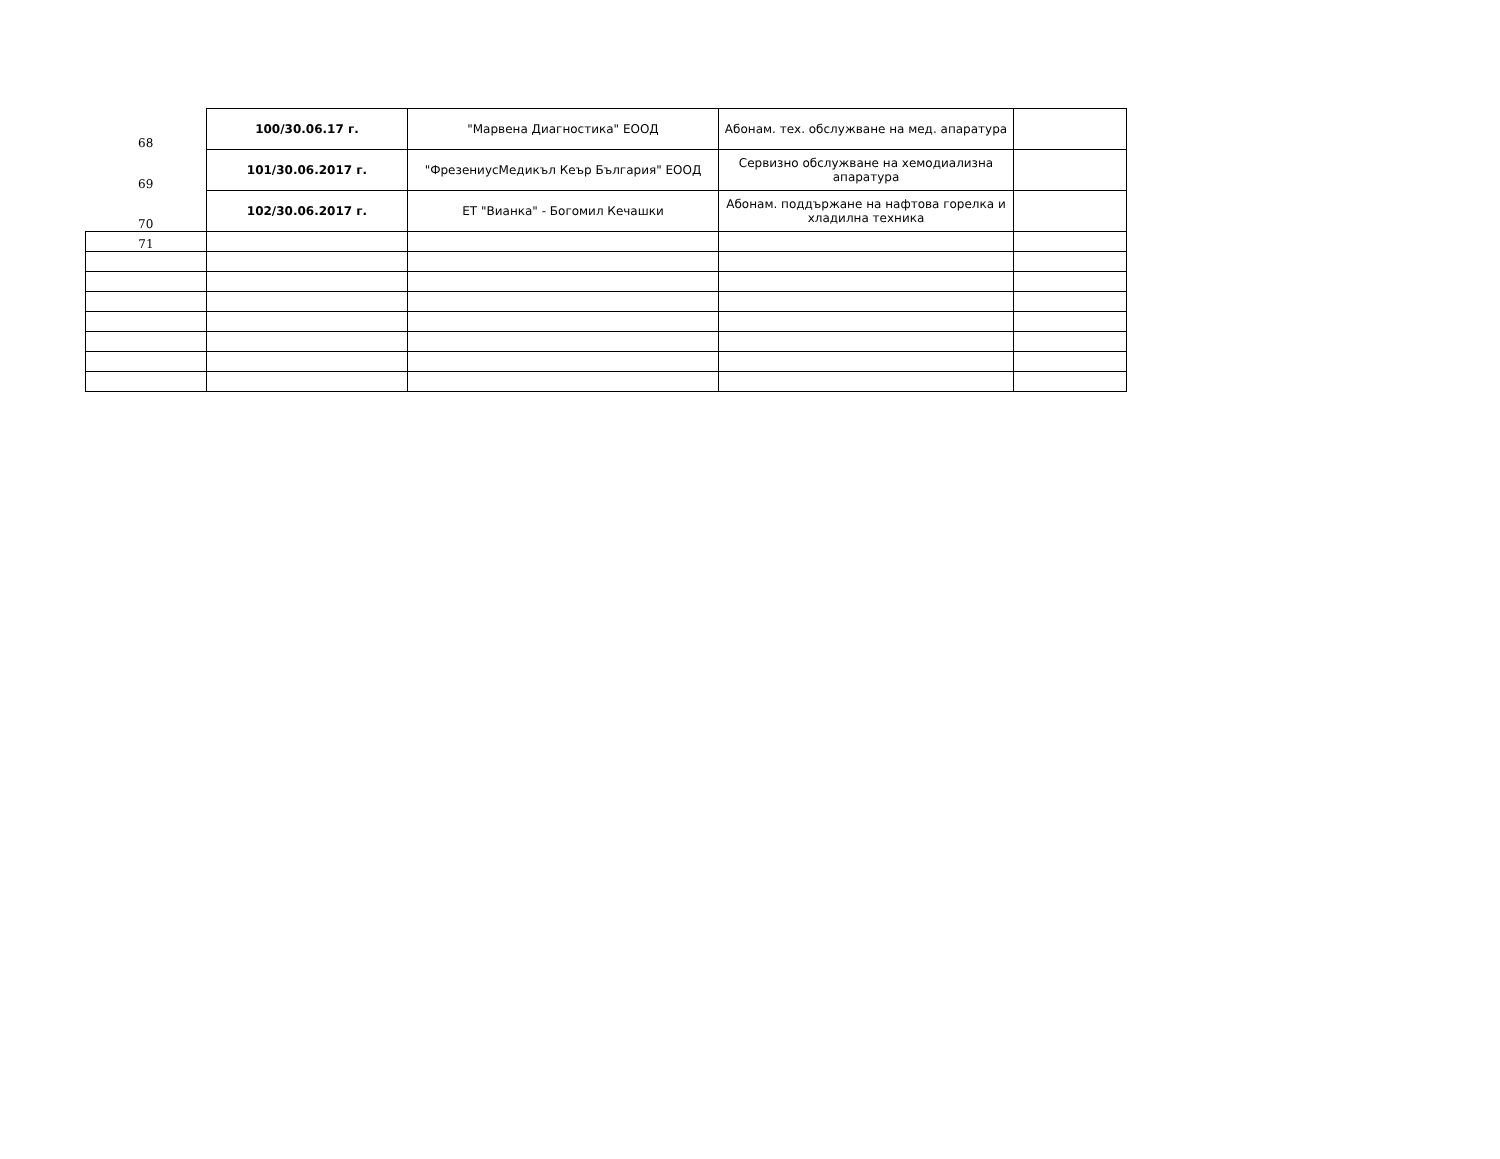| 68 | 100/30.06.17 г. | "Марвена Диагностика" ЕООД | Абонам. тех. обслужване на мед. апаратура | |
| 69 | 101/30.06.2017 г. | "ФрезениусМедикъл Кеър България" ЕООД | Сервизно обслужване на хемодиализна апаратура | |
| 70 | 102/30.06.2017 г. | ЕТ "Вианка" - Богомил Кечашки | Абонам. поддържане на нафтова горелка и хладилна техника | |
| 71 | | | | |